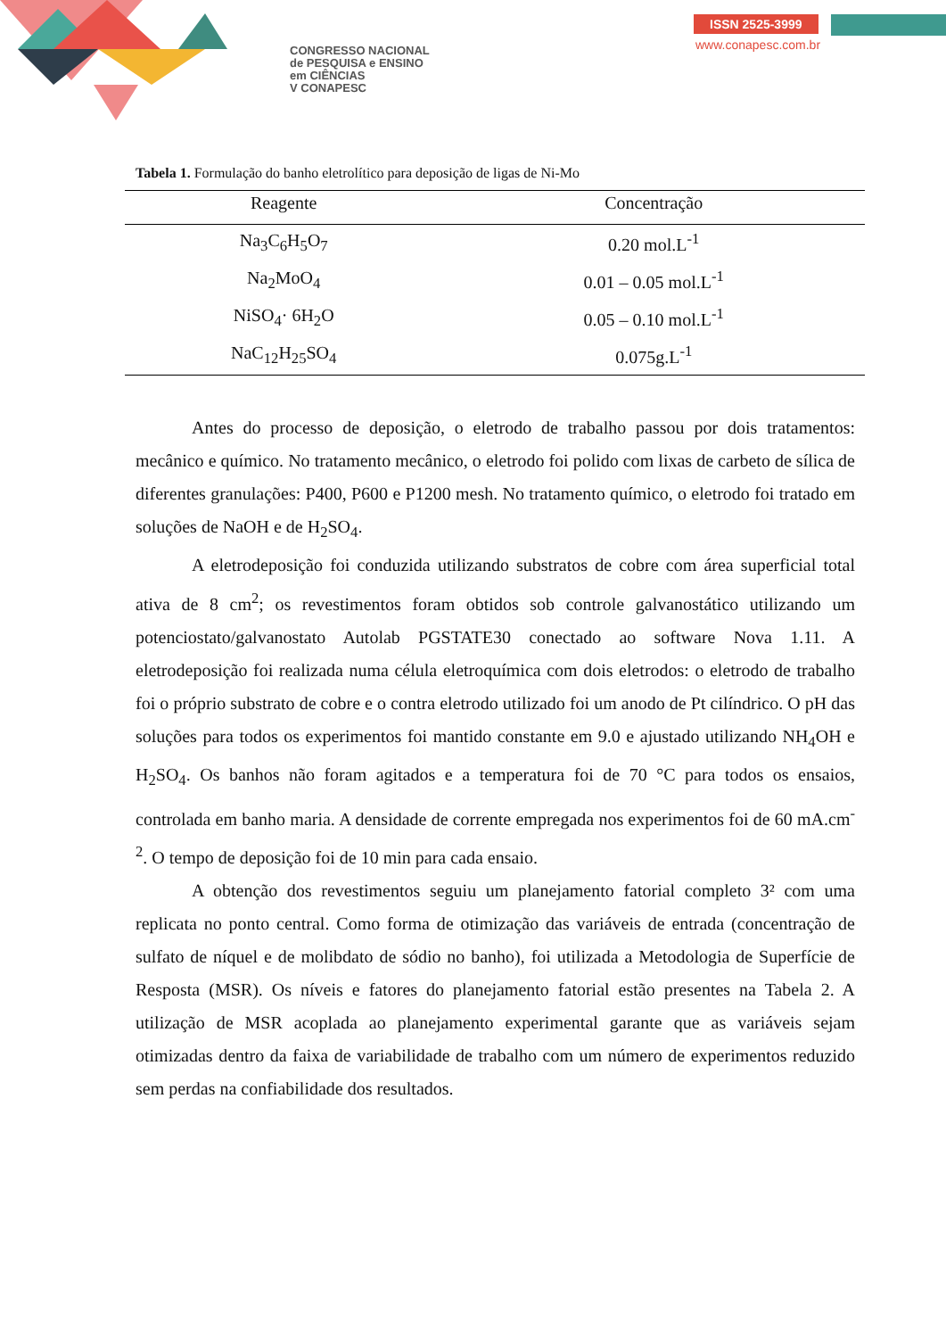CONGRESSO NACIONAL
de PESQUISA e ENSINO
em CIÊNCIAS
V CONAPESC
ISSN 2525-3999
www.conapesc.com.br
Tabela 1. Formulação do banho eletrolítico para deposição de ligas de Ni-Mo
| Reagente | Concentração |
| --- | --- |
| Na<sub>3</sub>C<sub>6</sub>H<sub>5</sub>O<sub>7</sub> | 0.20 mol.L<sup>-1</sup> |
| Na<sub>2</sub>MoO<sub>4</sub> | 0.01 – 0.05 mol.L<sup>-1</sup> |
| NiSO<sub>4</sub>· 6H<sub>2</sub>O | 0.05 – 0.10 mol.L<sup>-1</sup> |
| NaC<sub>12</sub>H<sub>25</sub>SO<sub>4</sub> | 0.075g.L<sup>-1</sup> |
Antes do processo de deposição, o eletrodo de trabalho passou por dois tratamentos: mecânico e químico. No tratamento mecânico, o eletrodo foi polido com lixas de carbeto de sílica de diferentes granulações: P400, P600 e P1200 mesh. No tratamento químico, o eletrodo foi tratado em soluções de NaOH e de H<sub>2</sub>SO<sub>4</sub>.
A eletrodeposição foi conduzida utilizando substratos de cobre com área superficial total ativa de 8 cm<sup>2</sup>; os revestimentos foram obtidos sob controle galvanostático utilizando um potenciostato/galvanostato Autolab PGSTATE30 conectado ao software Nova 1.11. A eletrodeposição foi realizada numa célula eletroquímica com dois eletrodos: o eletrodo de trabalho foi o próprio substrato de cobre e o contra eletrodo utilizado foi um anodo de Pt cilíndrico. O pH das soluções para todos os experimentos foi mantido constante em 9.0 e ajustado utilizando NH<sub>4</sub>OH e H<sub>2</sub>SO<sub>4</sub>. Os banhos não foram agitados e a temperatura foi de 70 °C para todos os ensaios, controlada em banho maria. A densidade de corrente empregada nos experimentos foi de 60 mA.cm<sup>-2</sup>. O tempo de deposição foi de 10 min para cada ensaio.
A obtenção dos revestimentos seguiu um planejamento fatorial completo 3² com uma replicata no ponto central. Como forma de otimização das variáveis de entrada (concentração de sulfato de níquel e de molibdato de sódio no banho), foi utilizada a Metodologia de Superfície de Resposta (MSR). Os níveis e fatores do planejamento fatorial estão presentes na Tabela 2. A utilização de MSR acoplada ao planejamento experimental garante que as variáveis sejam otimizadas dentro da faixa de variabilidade de trabalho com um número de experimentos reduzido sem perdas na confiabilidade dos resultados.